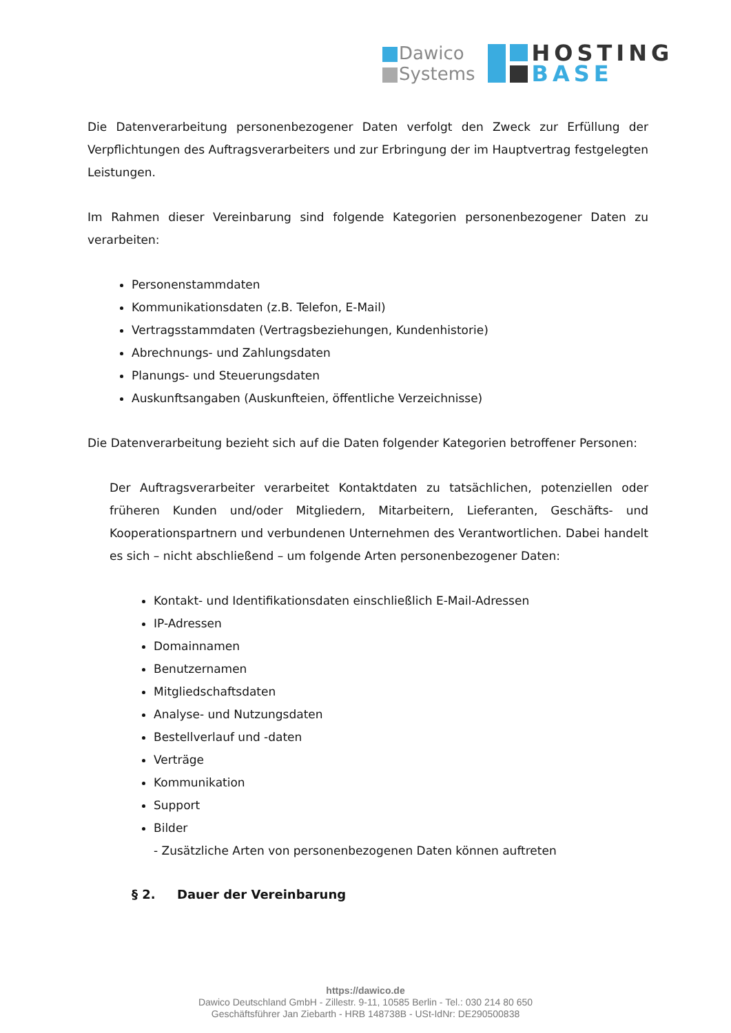Dawico
Systems
HOSTING
BASE
Die Datenverarbeitung personenbezogener Daten verfolgt den Zweck zur Erfüllung der Verpflichtungen des Auftragsverarbeiters und zur Erbringung der im Hauptvertrag festgelegten Leistungen.
Im Rahmen dieser Vereinbarung sind folgende Kategorien personenbezogener Daten zu verarbeiten:
Personenstammdaten
Kommunikationsdaten (z.B. Telefon, E-Mail)
Vertragsstammdaten (Vertragsbeziehungen, Kundenhistorie)
Abrechnungs- und Zahlungsdaten
Planungs- und Steuerungsdaten
Auskunftsangaben (Auskunfteien, öffentliche Verzeichnisse)
Die Datenverarbeitung bezieht sich auf die Daten folgender Kategorien betroffener Personen:
Der Auftragsverarbeiter verarbeitet Kontaktdaten zu tatsächlichen, potenziellen oder früheren Kunden und/oder Mitgliedern, Mitarbeitern, Lieferanten, Geschäfts- und Kooperationspartnern und verbundenen Unternehmen des Verantwortlichen. Dabei handelt es sich – nicht abschließend – um folgende Arten personenbezogener Daten:
Kontakt- und Identifikationsdaten einschließlich E-Mail-Adressen
IP-Adressen
Domainnamen
Benutzernamen
Mitgliedschaftsdaten
Analyse- und Nutzungsdaten
Bestellverlauf und -daten
Verträge
Kommunikation
Support
Bilder
- Zusätzliche Arten von personenbezogenen Daten können auftreten
§ 2. Dauer der Vereinbarung
https://dawico.de
Dawico Deutschland GmbH - Zillestr. 9-11, 10585 Berlin - Tel.: 030 214 80 650
Geschäftsführer Jan Ziebarth - HRB 148738B - USt-IdNr: DE290500838